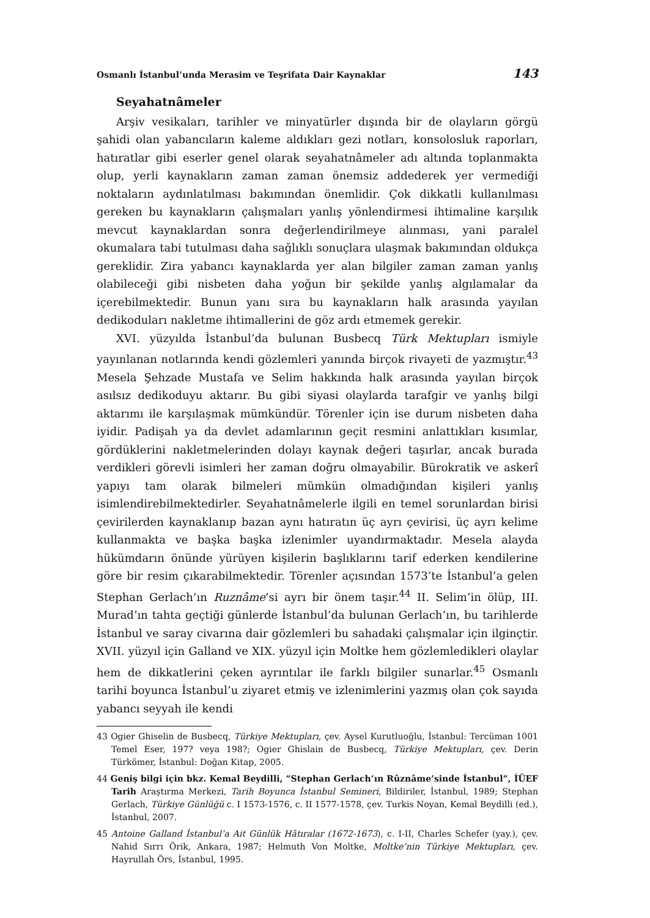Osmanlı İstanbul’unda Merasim ve Teşrifata Dair Kaynaklar 143
Seyahatnâmeler
Arşiv vesikaları, tarihler ve minyatürler dışında bir de olayların görgü şahidi olan yabancıların kaleme aldıkları gezi notları, konsolosluk raporları, hatıratlar gibi eserler genel olarak seyahatnâmeler adı altında toplanmakta olup, yerli kaynakların zaman zaman önemsiz addederek yer vermediği noktaların aydınlatılması bakımından önemlidir. Çok dikkatli kullanılması gereken bu kaynakların çalışmaları yanlış yönlendirmesi ihtimaline karşılık mevcut kaynaklardan sonra değerlendirilmeye alınması, yani paralel okumalara tabi tutulması daha sağlıklı sonuçlara ulaşmak bakımından oldukça gereklidir. Zira yabancı kaynaklarda yer alan bilgiler zaman zaman yanlış olabileceği gibi nisbeten daha yoğun bir şekilde yanlış algılamalar da içerebilmektedir. Bunun yanı sıra bu kaynakların halk arasında yayılan dedikoduları nakletme ihtimallerini de göz ardı etmemek gerekir.
XVI. yüzyılda İstanbul’da bulunan Busbecq Türk Mektupları ismiyle yayınlanan notlarında kendi gözlemleri yanında birçok rivayeti de yazmıştır.<sup>43</sup> Mesela Şehzade Mustafa ve Selim hakkında halk arasında yayılan birçok asılsız dedikoduyu aktarır. Bu gibi siyasi olaylarda tarafgir ve yanlış bilgi aktarımı ile karşılaşmak mümkündür. Törenler için ise durum nisbeten daha iyidir. Padişah ya da devlet adamlarının geçit resmini anlattıkları kısımlar, gördüklerini nakletmelerinden dolayı kaynak değeri taşırlar, ancak burada verdikleri görevli isimleri her zaman doğru olmayabilir. Bürokratik ve askerî yapıyı tam olarak bilmeleri mümkün olmadığından kişileri yanlış isimlendirebilmektedirler. Seyahatnâmelerle ilgili en temel sorunlardan birisi çevirilerden kaynaklanıp bazan aynı hatıratın üç ayrı çevirisi, üç ayrı kelime kullanmakta ve başka başka izlenimler uyandırmaktadır. Mesela alayda hükümdarın önünde yürüyen kişilerin başlıklarını tarif ederken kendilerine göre bir resim çıkarabilmektedir. Törenler açısından 1573’te İstanbul’a gelen Stephan Gerlach’ın Ruznâme’si ayrı bir önem taşır.<sup>44</sup> II. Selim’in ölüp, III. Murad’ın tahta geçtiği günlerde İstanbul’da bulunan Gerlach’ın, bu tarihlerde İstanbul ve saray civarına dair gözlemleri bu sahadaki çalışmalar için ilginçtir. XVII. yüzyıl için Galland ve XIX. yüzyıl için Moltke hem gözlemledikleri olaylar hem de dikkatlerini çeken ayrıntılar ile farklı bilgiler sunarlar.<sup>45</sup> Osmanlı tarihi boyunca İstanbul’u ziyaret etmiş ve izlenimlerini yazmış olan çok sayıda yabancı seyyah ile kendi
43 Ogier Ghiselin de Busbecq, Türkiye Mektupları, çev. Aysel Kurutluoğlu, İstanbul: Tercüman 1001 Temel Eser, 197? veya 198?; Ogier Ghislain de Busbecq, Türkiye Mektupları, çev. Derin Türkömer, İstanbul: Doğan Kitap, 2005.
44 Geniş bilgi için bkz. Kemal Beydilli, “Stephan Gerlach’ın Rûznâme’sinde İstanbul”, İÜEF Tarih Araştırma Merkezi, Tarih Boyunca İstanbul Semineri, Bildiriler, İstanbul, 1989; Stephan Gerlach, Türkiye Günlüğü c. I 1573-1576, c. II 1577-1578, çev. Turkis Noyan, Kemal Beydilli (ed.), İstanbul, 2007.
45 Antoine Galland İstanbul’a Ait Günlük Hâtıralar (1672-1673), c. I-II, Charles Schefer (yay.), çev. Nahid Sırrı Örik, Ankara, 1987; Helmuth Von Moltke, Moltke’nin Türkiye Mektupları, çev. Hayrullah Örs, İstanbul, 1995.